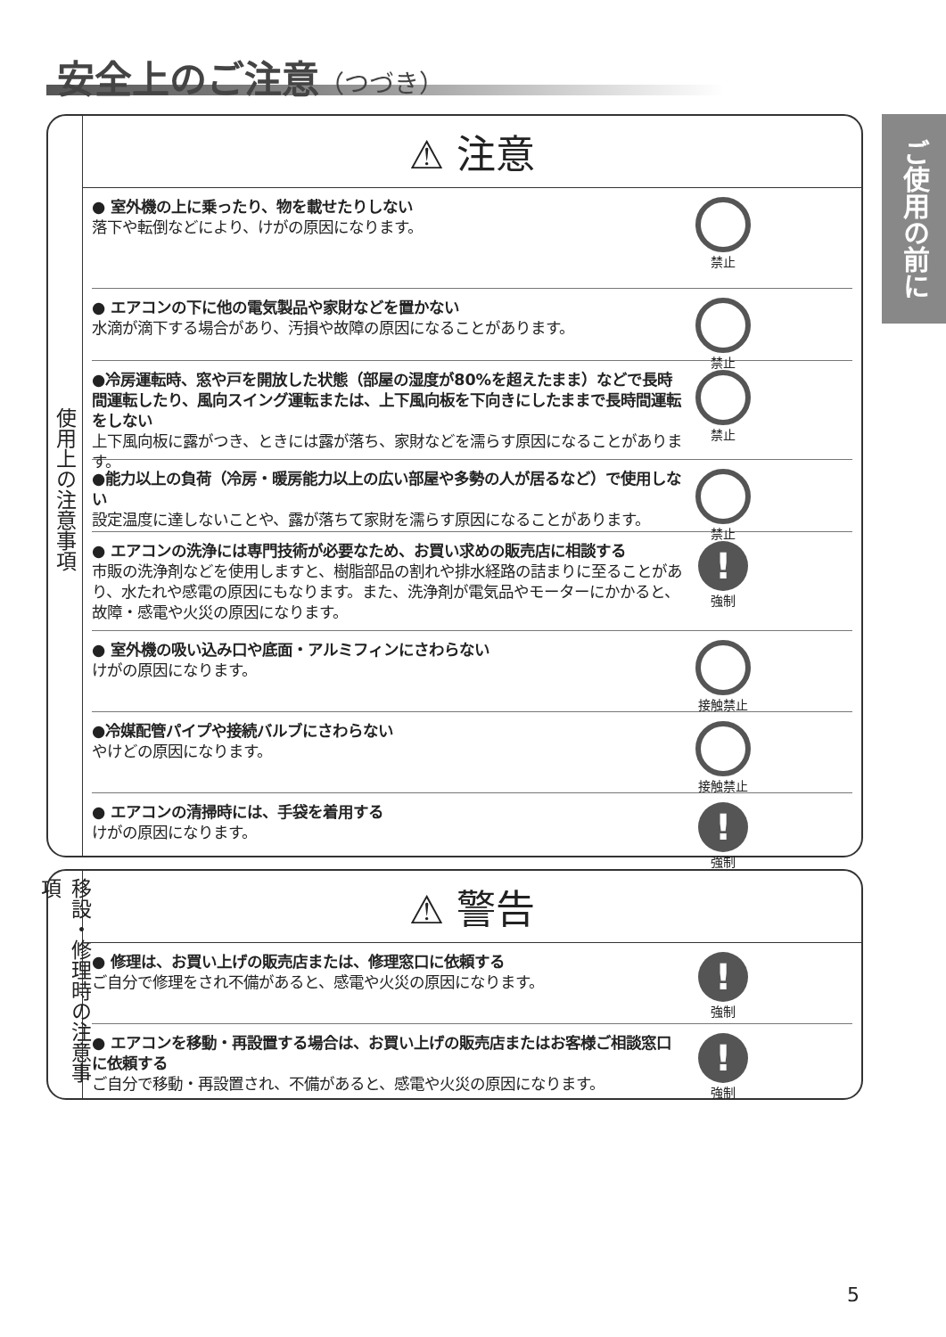安全上のご注意（つづき）
ご使用の前に
使用上の注意事項
⚠ 注意
● 室外機の上に乗ったり、物を載せたりしない
落下や転倒などにより、けがの原因になります。
禁止
● エアコンの下に他の電気製品や家財などを置かない
水滴が滴下する場合があり、汚損や故障の原因になることがあります。
禁止
●冷房運転時、窓や戸を開放した状態（部屋の湿度が80%を超えたまま）などで長時間運転したり、風向スイング運転または、上下風向板を下向きにしたままで長時間運転をしない
上下風向板に露がつき、ときには露が落ち、家財などを濡らす原因になることがあります。
禁止
●能力以上の負荷（冷房・暖房能力以上の広い部屋や多勢の人が居るなど）で使用しない
設定温度に達しないことや、露が落ちて家財を濡らす原因になることがあります。
禁止
● エアコンの洗浄には専門技術が必要なため、お買い求めの販売店に相談する
市販の洗浄剤などを使用しますと、樹脂部品の割れや排水経路の詰まりに至ることがあり、水たれや感電の原因にもなります。また、洗浄剤が電気品やモーターにかかると、故障・感電や火災の原因になります。
!
強制
● 室外機の吸い込み口や底面・アルミフィンにさわらない
けがの原因になります。
接触禁止
●冷媒配管パイプや接続バルブにさわらない
やけどの原因になります。
接触禁止
● エアコンの清掃時には、手袋を着用する
けがの原因になります。
!
強制
移設・修理時の注意事項
⚠ 警告
● 修理は、お買い上げの販売店または、修理窓口に依頼する
ご自分で修理をされ不備があると、感電や火災の原因になります。
!
強制
● エアコンを移動・再設置する場合は、お買い上げの販売店またはお客様ご相談窓口に依頼する
ご自分で移動・再設置され、不備があると、感電や火災の原因になります。
!
強制
5